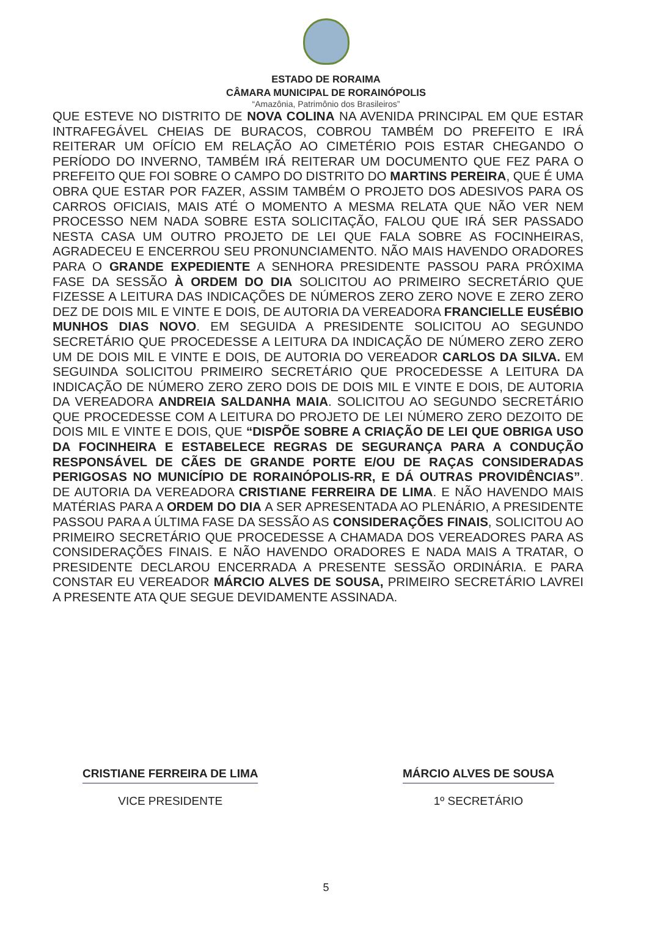ESTADO DE RORAIMA
CÂMARA MUNICIPAL DE RORAINÓPOLIS
“Amazônia, Patrimônio dos Brasileiros”
QUE ESTEVE NO DISTRITO DE NOVA COLINA NA AVENIDA PRINCIPAL EM QUE ESTAR INTRAFEGÁVEL CHEIAS DE BURACOS, COBROU TAMBÉM DO PREFEITO E IRÁ REITERAR UM OFÍCIO EM RELAÇÃO AO CIMETÉRIO POIS ESTAR CHEGANDO O PERÍODO DO INVERNO, TAMBÉM IRÁ REITERAR UM DOCUMENTO QUE FEZ PARA O PREFEITO QUE FOI SOBRE O CAMPO DO DISTRITO DO MARTINS PEREIRA, QUE É UMA OBRA QUE ESTAR POR FAZER, ASSIM TAMBÉM O PROJETO DOS ADESIVOS PARA OS CARROS OFICIAIS, MAIS ATÉ O MOMENTO A MESMA RELATA QUE NÃO VER NEM PROCESSO NEM NADA SOBRE ESTA SOLICITAÇÃO, FALOU QUE IRÁ SER PASSADO NESTA CASA UM OUTRO PROJETO DE LEI QUE FALA SOBRE AS FOCINHEIRAS, AGRADECEU E ENCERROU SEU PRONUNCIAMENTO. NÃO MAIS HAVENDO ORADORES PARA O GRANDE EXPEDIENTE A SENHORA PRESIDENTE PASSOU PARA PRÓXIMA FASE DA SESSÃO À ORDEM DO DIA SOLICITOU AO PRIMEIRO SECRETÁRIO QUE FIZESSE A LEITURA DAS INDICAÇÕES DE NÚMEROS ZERO ZERO NOVE E ZERO ZERO DEZ DE DOIS MIL E VINTE E DOIS, DE AUTORIA DA VEREADORA FRANCIELLE EUSÉBIO MUNHOS DIAS NOVO. EM SEGUIDA A PRESIDENTE SOLICITOU AO SEGUNDO SECRETÁRIO QUE PROCEDESSE A LEITURA DA INDICAÇÃO DE NÚMERO ZERO ZERO UM DE DOIS MIL E VINTE E DOIS, DE AUTORIA DO VEREADOR CARLOS DA SILVA. EM SEGUINDA SOLICITOU PRIMEIRO SECRETÁRIO QUE PROCEDESSE A LEITURA DA INDICAÇÃO DE NÚMERO ZERO ZERO DOIS DE DOIS MIL E VINTE E DOIS, DE AUTORIA DA VEREADORA ANDREIA SALDANHA MAIA. SOLICITOU AO SEGUNDO SECRETÁRIO QUE PROCEDESSE COM A LEITURA DO PROJETO DE LEI NÚMERO ZERO DEZOITO DE DOIS MIL E VINTE E DOIS, QUE “DISPÕE SOBRE A CRIAÇÃO DE LEI QUE OBRIGA USO DA FOCINHEIRA E ESTABELECE REGRAS DE SEGURANÇA PARA A CONDUÇÃO RESPONSÁVEL DE CÃES DE GRANDE PORTE E/OU DE RAÇAS CONSIDERADAS PERIGOSAS NO MUNICÍPIO DE RORAINÓPOLIS-RR, E DÁ OUTRAS PROVIDÊNCIAS”. DE AUTORIA DA VEREADORA CRISTIANE FERREIRA DE LIMA. E NÃO HAVENDO MAIS MATÉRIAS PARA A ORDEM DO DIA A SER APRESENTADA AO PLENÁRIO, A PRESIDENTE PASSOU PARA A ÚLTIMA FASE DA SESSÃO AS CONSIDERAÇÕES FINAIS, SOLICITOU AO PRIMEIRO SECRETÁRIO QUE PROCEDESSE A CHAMADA DOS VEREADORES PARA AS CONSIDERAÇÕES FINAIS. E NÃO HAVENDO ORADORES E NADA MAIS A TRATAR, O PRESIDENTE DECLAROU ENCERRADA A PRESENTE SESSÃO ORDINÁRIA. E PARA CONSTAR EU VEREADOR MÁRCIO ALVES DE SOUSA, PRIMEIRO SECRETÁRIO LAVREI A PRESENTE ATA QUE SEGUE DEVIDAMENTE ASSINADA.
CRISTIANE FERREIRA DE LIMA
VICE PRESIDENTE
MÁRCIO ALVES DE SOUSA
1º SECRETÁRIO
5